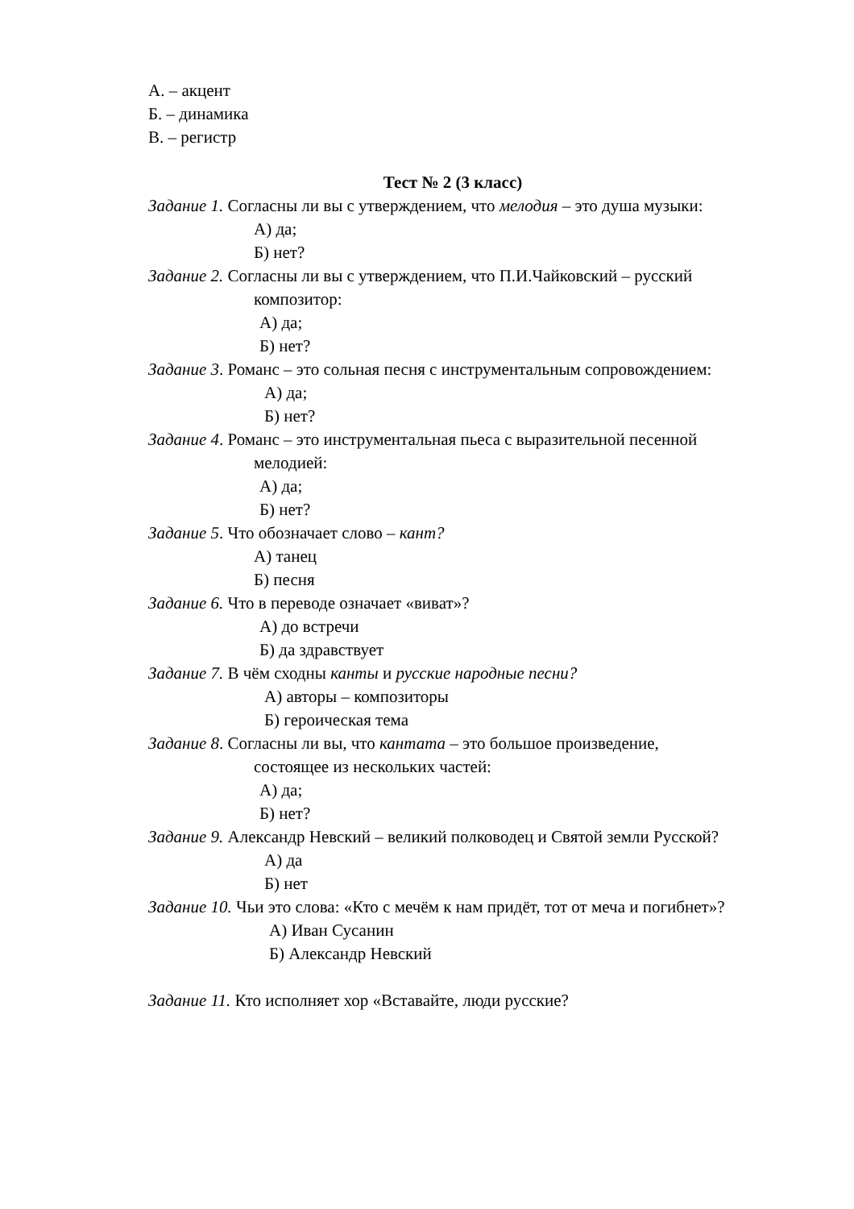А. – акцент
Б. – динамика
В. – регистр
Тест № 2 (3 класс)
Задание 1. Согласны ли вы с утверждением, что мелодия – это душа музыки:
А) да;
Б) нет?
Задание 2. Согласны ли вы с утверждением, что П.И.Чайковский – русский
композитор:
А) да;
Б) нет?
Задание 3. Романс – это сольная песня с инструментальным сопровождением:
А) да;
Б) нет?
Задание 4. Романс – это инструментальная пьеса с выразительной песенной
мелодией:
А) да;
Б) нет?
Задание 5. Что обозначает слово – кант?
А) танец
Б) песня
Задание 6. Что в переводе означает «виват»?
А) до встречи
Б) да здравствует
Задание 7. В чём сходны канты и русские народные песни?
А) авторы – композиторы
Б) героическая тема
Задание 8. Согласны ли вы, что кантата – это большое произведение,
состоящее из нескольких частей:
А) да;
Б) нет?
Задание 9. Александр Невский – великий полководец и Святой земли Русской?
А) да
Б) нет
Задание 10. Чьи это слова: «Кто с мечём к нам придёт, тот от меча и погибнет»?
А) Иван Сусанин
Б) Александр Невский
Задание 11. Кто исполняет хор «Вставайте, люди русские?